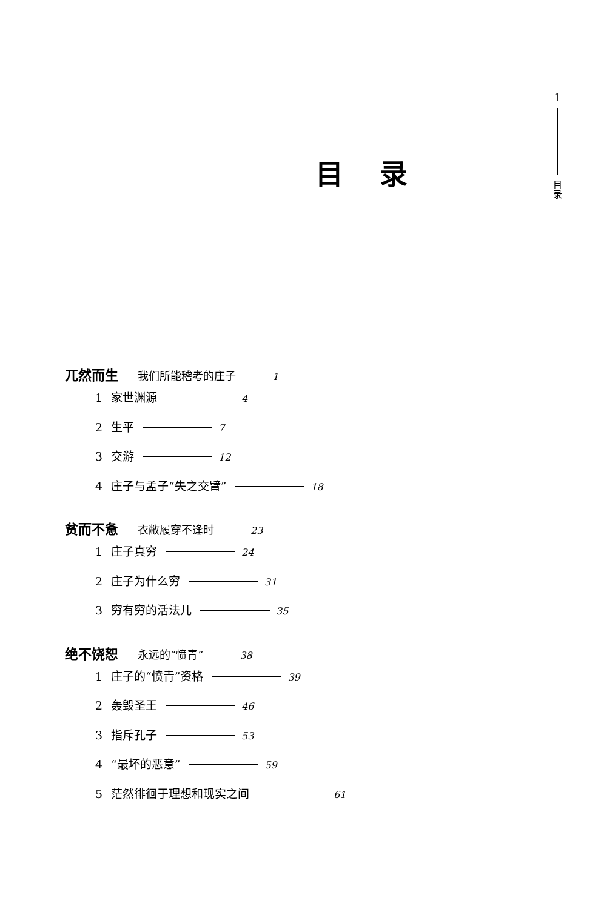1
目
录
目录
兀然而生 我们所能稽考的庄子 1
1 家世渊源 4
2 生平 7
3 交游 12
4 庄子与孟子“失之交臂” 18
贫而不惫 衣敝履穿不逢时 23
1 庄子真穷 24
2 庄子为什么穷 31
3 穷有穷的活法儿 35
绝不饶恕 永远的“愤青” 38
1 庄子的“愤青”资格 39
2 轰毁圣王 46
3 指斥孔子 53
4 “最坏的恶意” 59
5 茫然徘徊于理想和现实之间 61